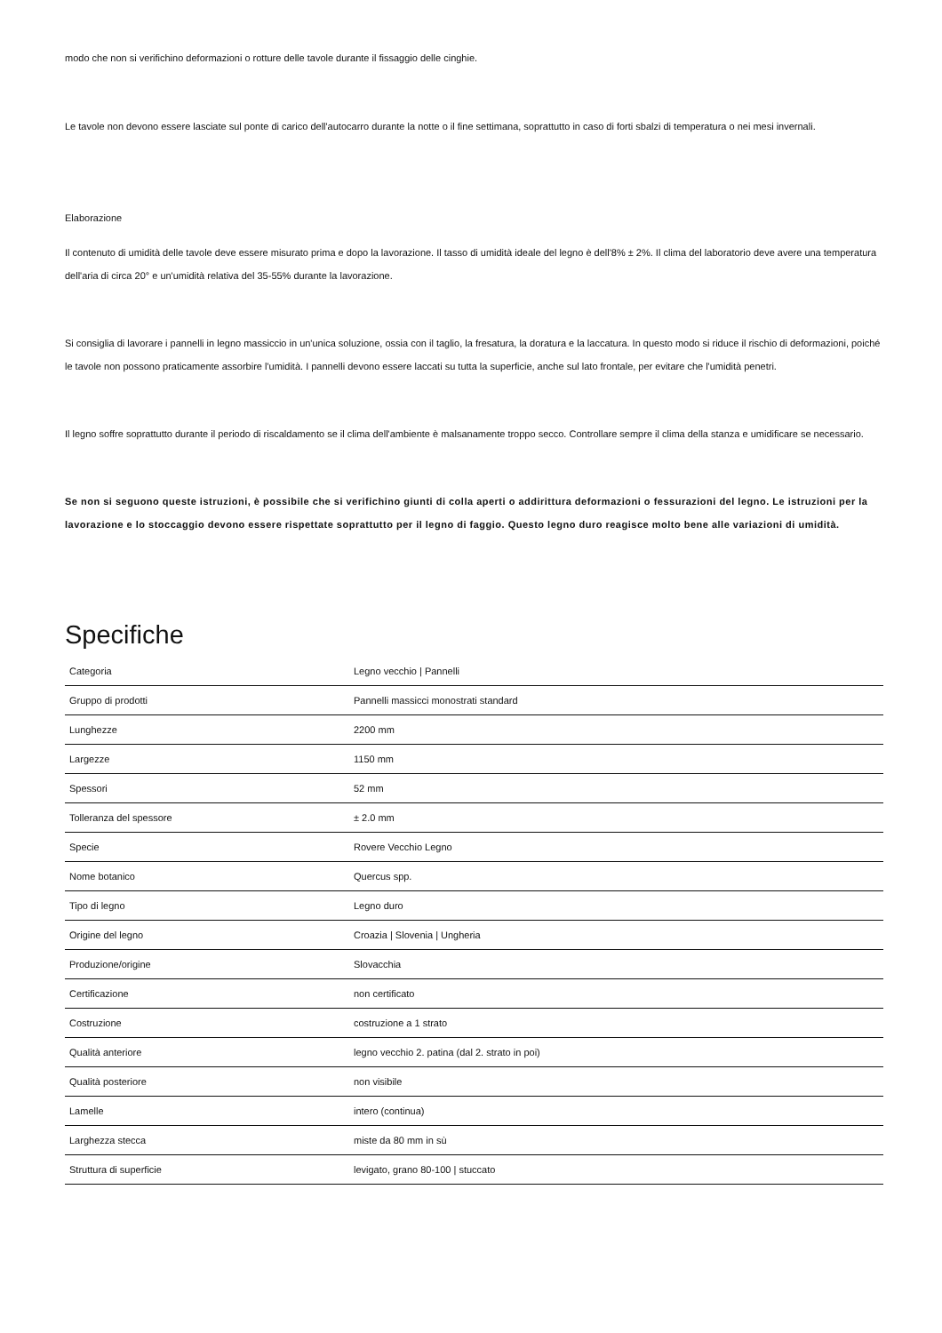modo che non si verifichino deformazioni o rotture delle tavole durante il fissaggio delle cinghie.
Le tavole non devono essere lasciate sul ponte di carico dell'autocarro durante la notte o il fine settimana, soprattutto in caso di forti sbalzi di temperatura o nei mesi invernali.
Elaborazione
Il contenuto di umidità delle tavole deve essere misurato prima e dopo la lavorazione. Il tasso di umidità ideale del legno è dell'8% ± 2%. Il clima del laboratorio deve avere una temperatura dell'aria di circa 20° e un'umidità relativa del 35-55% durante la lavorazione.
Si consiglia di lavorare i pannelli in legno massiccio in un'unica soluzione, ossia con il taglio, la fresatura, la doratura e la laccatura. In questo modo si riduce il rischio di deformazioni, poiché le tavole non possono praticamente assorbire l'umidità. I pannelli devono essere laccati su tutta la superficie, anche sul lato frontale, per evitare che l'umidità penetri.
Il legno soffre soprattutto durante il periodo di riscaldamento se il clima dell'ambiente è malsanamente troppo secco. Controllare sempre il clima della stanza e umidificare se necessario.
Se non si seguono queste istruzioni, è possibile che si verifichino giunti di colla aperti o addirittura deformazioni o fessurazioni del legno. Le istruzioni per la lavorazione e lo stoccaggio devono essere rispettate soprattutto per il legno di faggio. Questo legno duro reagisce molto bene alle variazioni di umidità.
Specifiche
| Categoria | Legno vecchio / Pannelli |
| Gruppo di prodotti | Pannelli massicci monostrati standard |
| Lunghezze | 2200 mm |
| Largezze | 1150 mm |
| Spessori | 52 mm |
| Tolleranza del spessore | ± 2.0 mm |
| Specie | Rovere Vecchio Legno |
| Nome botanico | Quercus spp. |
| Tipo di legno | Legno duro |
| Origine del legno | Croazia / Slovenia / Ungheria |
| Produzione/origine | Slovacchia |
| Certificazione | non certificato |
| Costruzione | costruzione a 1 strato |
| Qualità anteriore | legno vecchio 2. patina (dal 2. strato in poi) |
| Qualità posteriore | non visibile |
| Lamelle | intero (continua) |
| Larghezza stecca | miste da 80 mm in sù |
| Struttura di superficie | levigato, grano 80-100 / stuccato |